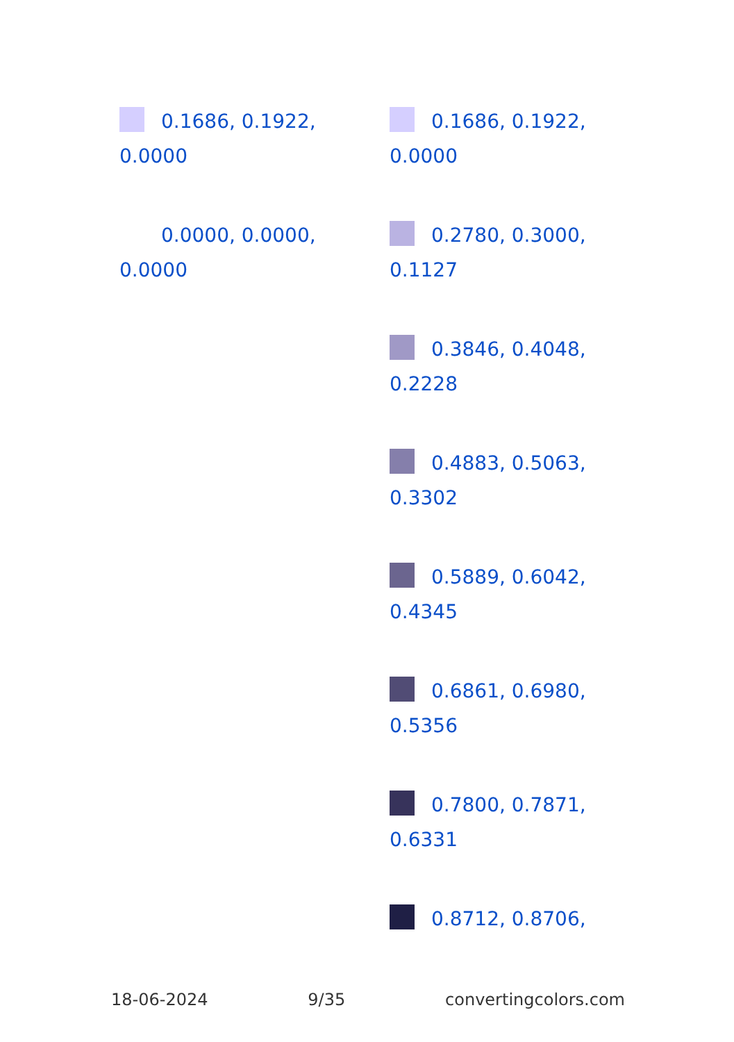0.1686, 0.1922, 0.0000
0.0000, 0.0000, 0.0000
0.1686, 0.1922, 0.0000
0.2780, 0.3000, 0.1127
0.3846, 0.4048, 0.2228
0.4883, 0.5063, 0.3302
0.5889, 0.6042, 0.4345
0.6861, 0.6980, 0.5356
0.7800, 0.7871, 0.6331
0.8712, 0.8706,
18-06-2024 9/35 convertingcolors.com